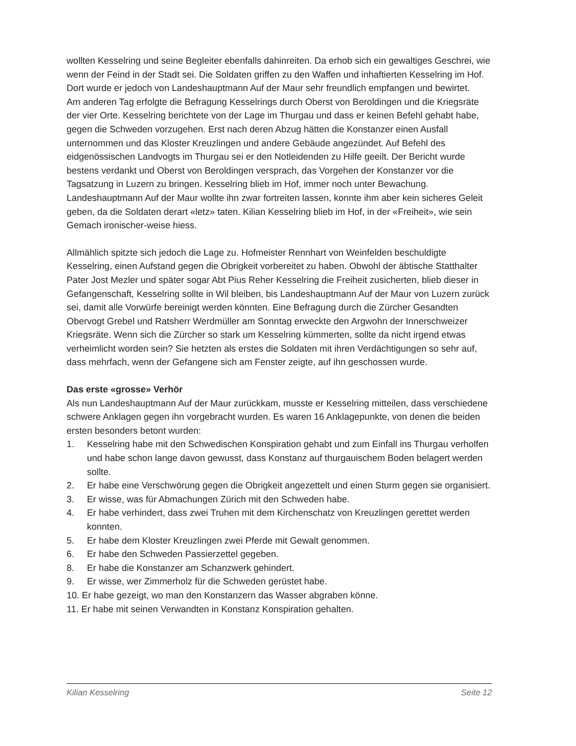wollten Kesselring und seine Begleiter ebenfalls dahinreiten. Da erhob sich ein gewaltiges Geschrei, wie wenn der Feind in der Stadt sei. Die Soldaten griffen zu den Waffen und inhaftierten Kesselring im Hof. Dort wurde er jedoch von Landeshauptmann Auf der Maur sehr freundlich empfangen und bewirtet.
Am anderen Tag erfolgte die Befragung Kesselrings durch Oberst von Beroldingen und die Kriegsräte der vier Orte. Kesselring berichtete von der Lage im Thurgau und dass er keinen Befehl gehabt habe, gegen die Schweden vorzugehen. Erst nach deren Abzug hätten die Konstanzer einen Ausfall unternommen und das Kloster Kreuzlingen und andere Gebäude angezündet. Auf Befehl des eidgenössischen Landvogts im Thurgau sei er den Notleidenden zu Hilfe geeilt. Der Bericht wurde bestens verdankt und Oberst von Beroldingen versprach, das Vorgehen der Konstanzer vor die Tagsatzung in Luzern zu bringen. Kesselring blieb im Hof, immer noch unter Bewachung. Landeshauptmann Auf der Maur wollte ihn zwar fortreiten lassen, konnte ihm aber kein sicheres Geleit geben, da die Soldaten derart «letz» taten. Kilian Kesselring blieb im Hof, in der «Freiheit», wie sein Gemach ironischer-weise hiess.
Allmählich spitzte sich jedoch die Lage zu. Hofmeister Rennhart von Weinfelden beschuldigte Kesselring, einen Aufstand gegen die Obrigkeit vorbereitet zu haben. Obwohl der äbtische Statthalter Pater Jost Mezler und später sogar Abt Pius Reher Kesselring die Freiheit zusicherten, blieb dieser in Gefangenschaft, Kesselring sollte in Wil bleiben, bis Landeshauptmann Auf der Maur von Luzern zurück sei, damit alle Vorwürfe bereinigt werden könnten. Eine Befragung durch die Zürcher Gesandten Obervogt Grebel und Ratsherr Werdmüller am Sonntag erweckte den Argwohn der Innerschweizer Kriegsräte. Wenn sich die Zürcher so stark um Kesselring kümmerten, sollte da nicht irgend etwas verheimlicht worden sein? Sie hetzten als erstes die Soldaten mit ihren Verdächtigungen so sehr auf, dass mehrfach, wenn der Gefangene sich am Fenster zeigte, auf ihn geschossen wurde.
Das erste «grosse» Verhör
Als nun Landeshauptmann Auf der Maur zurückkam, musste er Kesselring mitteilen, dass verschiedene schwere Anklagen gegen ihn vorgebracht wurden. Es waren 16 Anklagepunkte, von denen die beiden ersten besonders betont wurden:
1. Kesselring habe mit den Schwedischen Konspiration gehabt und zum Einfall ins Thurgau verholfen und habe schon lange davon gewusst, dass Konstanz auf thurgauischem Boden belagert werden sollte.
2. Er habe eine Verschwörung gegen die Obrigkeit angezettelt und einen Sturm gegen sie organisiert.
3. Er wisse, was für Abmachungen Zürich mit den Schweden habe.
4. Er habe verhindert, dass zwei Truhen mit dem Kirchenschatz von Kreuzlingen gerettet werden konnten.
5. Er habe dem Kloster Kreuzlingen zwei Pferde mit Gewalt genommen.
6. Er habe den Schweden Passierzettel gegeben.
8. Er habe die Konstanzer am Schanzwerk gehindert.
9. Er wisse, wer Zimmerholz für die Schweden gerüstet habe.
10. Er habe gezeigt, wo man den Konstanzern das Wasser abgraben könne.
11. Er habe mit seinen Verwandten in Konstanz Konspiration gehalten.
Kilian Kesselring Seite 12